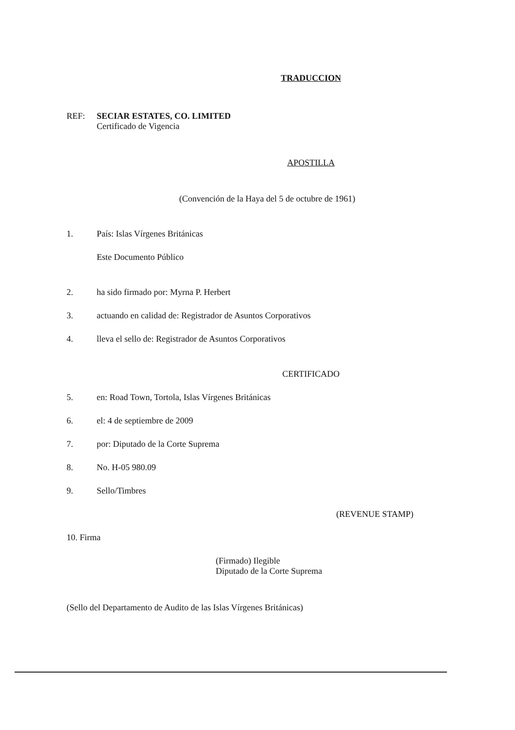TRADUCCION
REF: SECIAR ESTATES, CO. LIMITED
Certificado de Vigencia
APOSTILLA
(Convención de la Haya del 5 de octubre de 1961)
1. País: Islas Vírgenes Británicas
Este Documento Público
2. ha sido firmado por: Myrna P. Herbert
3. actuando en calidad de: Registrador de Asuntos Corporativos
4. lleva el sello de: Registrador de Asuntos Corporativos
CERTIFICADO
5. en: Road Town, Tortola, Islas Vírgenes Británicas
6. el: 4 de septiembre de 2009
7. por: Diputado de la Corte Suprema
8. No. H-05 980.09
9. Sello/Timbres
(REVENUE STAMP)
10. Firma
(Firmado) Ilegible
Diputado de la Corte Suprema
(Sello del Departamento de Audito de las Islas Vírgenes Británicas)